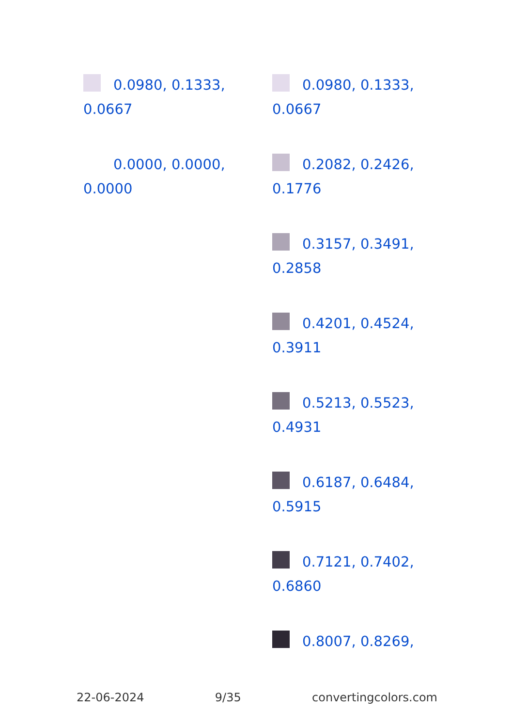0.0980, 0.1333, 0.0667
0.0000, 0.0000, 0.0000
0.0980, 0.1333, 0.0667
0.2082, 0.2426, 0.1776
0.3157, 0.3491, 0.2858
0.4201, 0.4524, 0.3911
0.5213, 0.5523, 0.4931
0.6187, 0.6484, 0.5915
0.7121, 0.7402, 0.6860
0.8007, 0.8269,
22-06-2024 9/35 convertingcolors.com